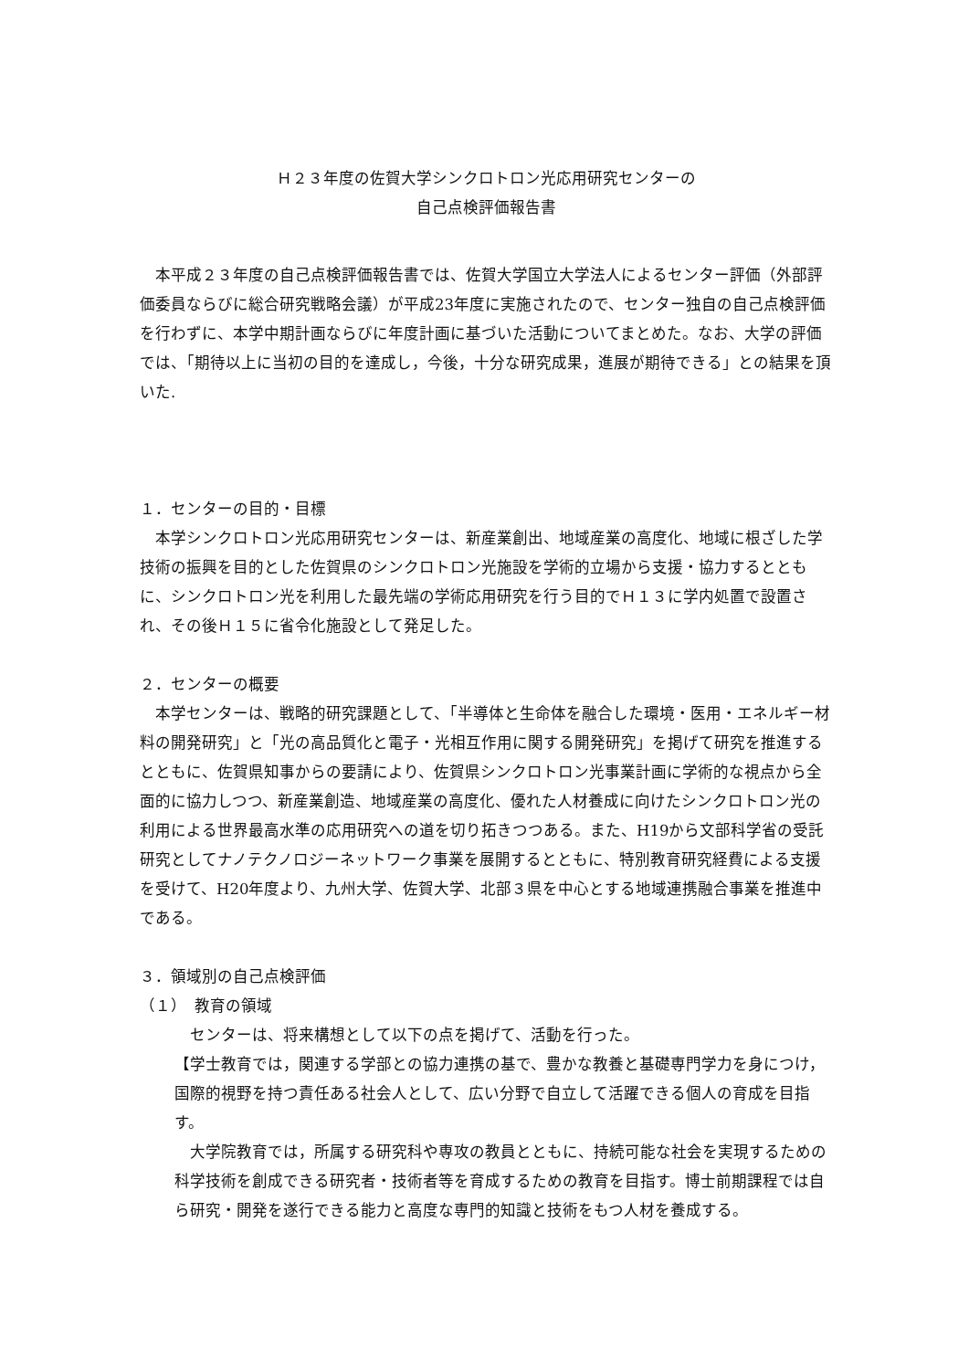Ｈ２３年度の佐賀大学シンクロトロン光応用研究センターの
自己点検評価報告書
　本平成２３年度の自己点検評価報告書では、佐賀大学国立大学法人によるセンター評価（外部評価委員ならびに総合研究戦略会議）が平成23年度に実施されたので、センター独自の自己点検評価を行わずに、本学中期計画ならびに年度計画に基づいた活動についてまとめた。なお、大学の評価では、「期待以上に当初の目的を達成し，今後，十分な研究成果，進展が期待できる」との結果を頂いた.
１．センターの目的・目標
　本学シンクロトロン光応用研究センターは、新産業創出、地域産業の高度化、地域に根ざした学技術の振興を目的とした佐賀県のシンクロトロン光施設を学術的立場から支援・協力するとともに、シンクロトロン光を利用した最先端の学術応用研究を行う目的でＨ１３に学内処置で設置され、その後Ｈ１５に省令化施設として発足した。
２．センターの概要
　本学センターは、戦略的研究課題として、「半導体と生命体を融合した環境・医用・エネルギー材料の開発研究」と「光の高品質化と電子・光相互作用に関する開発研究」を掲げて研究を推進するとともに、佐賀県知事からの要請により、佐賀県シンクロトロン光事業計画に学術的な視点から全面的に協力しつつ、新産業創造、地域産業の高度化、優れた人材養成に向けたシンクロトロン光の利用による世界最高水準の応用研究への道を切り拓きつつある。また、H19から文部科学省の受託研究としてナノテクノロジーネットワーク事業を展開するとともに、特別教育研究経費による支援を受けて、H20年度より、九州大学、佐賀大学、北部３県を中心とする地域連携融合事業を推進中である。
３．領域別の自己点検評価
（１）　教育の領域
　センターは、将来構想として以下の点を掲げて、活動を行った。
【学士教育では，関連する学部との協力連携の基で、豊かな教養と基礎専門学力を身につけ，国際的視野を持つ責任ある社会人として、広い分野で自立して活躍できる個人の育成を目指す。
　大学院教育では，所属する研究科や専攻の教員とともに、持続可能な社会を実現するための科学技術を創成できる研究者・技術者等を育成するための教育を目指す。博士前期課程では自ら研究・開発を遂行できる能力と高度な専門的知識と技術をもつ人材を養成する。